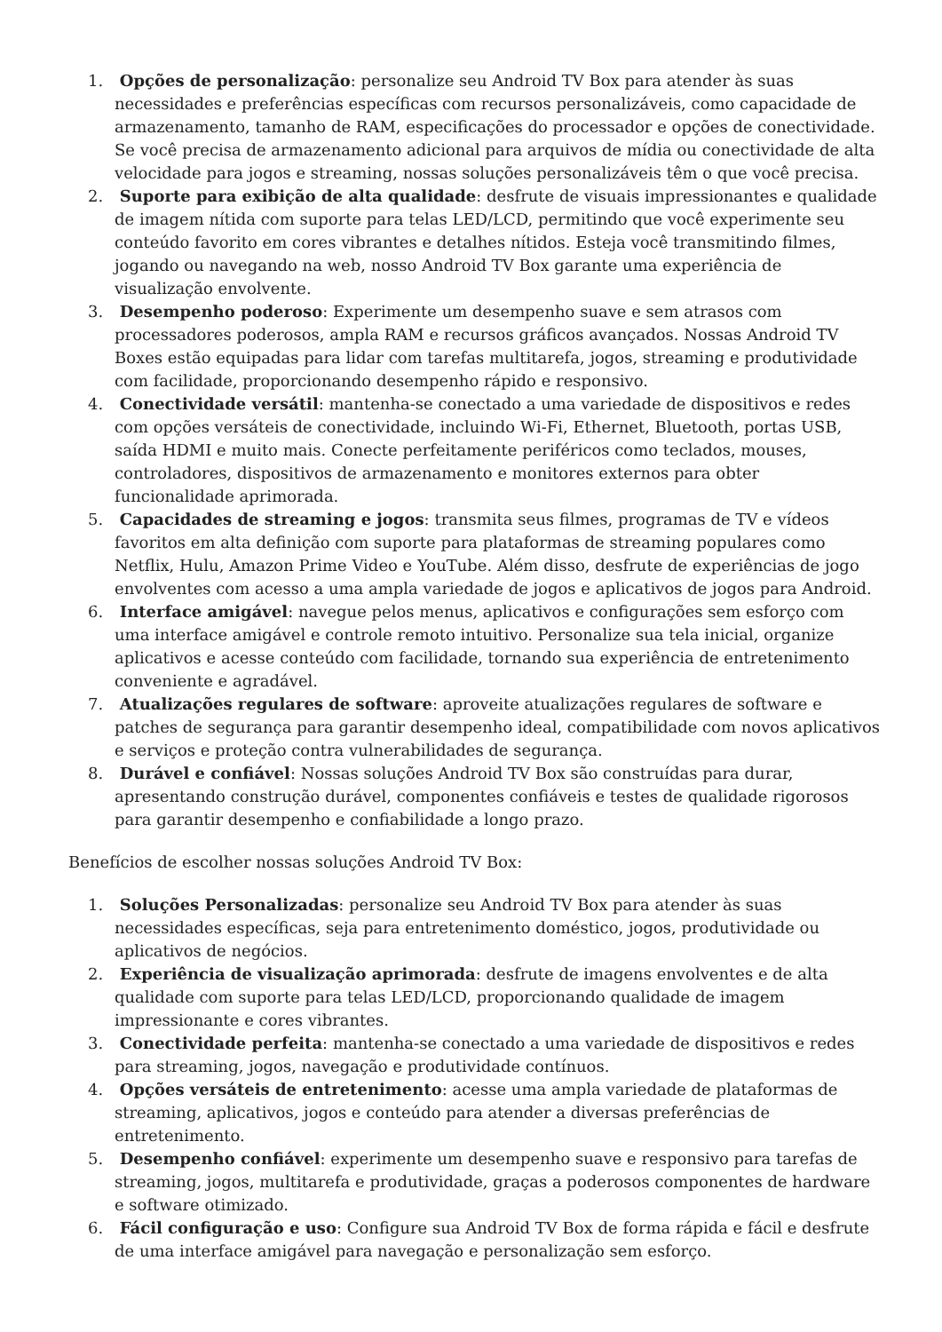1. Opções de personalização: personalize seu Android TV Box para atender às suas necessidades e preferências específicas com recursos personalizáveis, como capacidade de armazenamento, tamanho de RAM, especificações do processador e opções de conectividade. Se você precisa de armazenamento adicional para arquivos de mídia ou conectividade de alta velocidade para jogos e streaming, nossas soluções personalizáveis têm o que você precisa.
2. Suporte para exibição de alta qualidade: desfrute de visuais impressionantes e qualidade de imagem nítida com suporte para telas LED/LCD, permitindo que você experimente seu conteúdo favorito em cores vibrantes e detalhes nítidos. Esteja você transmitindo filmes, jogando ou navegando na web, nosso Android TV Box garante uma experiência de visualização envolvente.
3. Desempenho poderoso: Experimente um desempenho suave e sem atrasos com processadores poderosos, ampla RAM e recursos gráficos avançados. Nossas Android TV Boxes estão equipadas para lidar com tarefas multitarefa, jogos, streaming e produtividade com facilidade, proporcionando desempenho rápido e responsivo.
4. Conectividade versátil: mantenha-se conectado a uma variedade de dispositivos e redes com opções versáteis de conectividade, incluindo Wi-Fi, Ethernet, Bluetooth, portas USB, saída HDMI e muito mais. Conecte perfeitamente periféricos como teclados, mouses, controladores, dispositivos de armazenamento e monitores externos para obter funcionalidade aprimorada.
5. Capacidades de streaming e jogos: transmita seus filmes, programas de TV e vídeos favoritos em alta definição com suporte para plataformas de streaming populares como Netflix, Hulu, Amazon Prime Video e YouTube. Além disso, desfrute de experiências de jogo envolventes com acesso a uma ampla variedade de jogos e aplicativos de jogos para Android.
6. Interface amigável: navegue pelos menus, aplicativos e configurações sem esforço com uma interface amigável e controle remoto intuitivo. Personalize sua tela inicial, organize aplicativos e acesse conteúdo com facilidade, tornando sua experiência de entretenimento conveniente e agradável.
7. Atualizações regulares de software: aproveite atualizações regulares de software e patches de segurança para garantir desempenho ideal, compatibilidade com novos aplicativos e serviços e proteção contra vulnerabilidades de segurança.
8. Durável e confiável: Nossas soluções Android TV Box são construídas para durar, apresentando construção durável, componentes confiáveis e testes de qualidade rigorosos para garantir desempenho e confiabilidade a longo prazo.
Benefícios de escolher nossas soluções Android TV Box:
1. Soluções Personalizadas: personalize seu Android TV Box para atender às suas necessidades específicas, seja para entretenimento doméstico, jogos, produtividade ou aplicativos de negócios.
2. Experiência de visualização aprimorada: desfrute de imagens envolventes e de alta qualidade com suporte para telas LED/LCD, proporcionando qualidade de imagem impressionante e cores vibrantes.
3. Conectividade perfeita: mantenha-se conectado a uma variedade de dispositivos e redes para streaming, jogos, navegação e produtividade contínuos.
4. Opções versáteis de entretenimento: acesse uma ampla variedade de plataformas de streaming, aplicativos, jogos e conteúdo para atender a diversas preferências de entretenimento.
5. Desempenho confiável: experimente um desempenho suave e responsivo para tarefas de streaming, jogos, multitarefa e produtividade, graças a poderosos componentes de hardware e software otimizado.
6. Fácil configuração e uso: Configure sua Android TV Box de forma rápida e fácil e desfrute de uma interface amigável para navegação e personalização sem esforço.